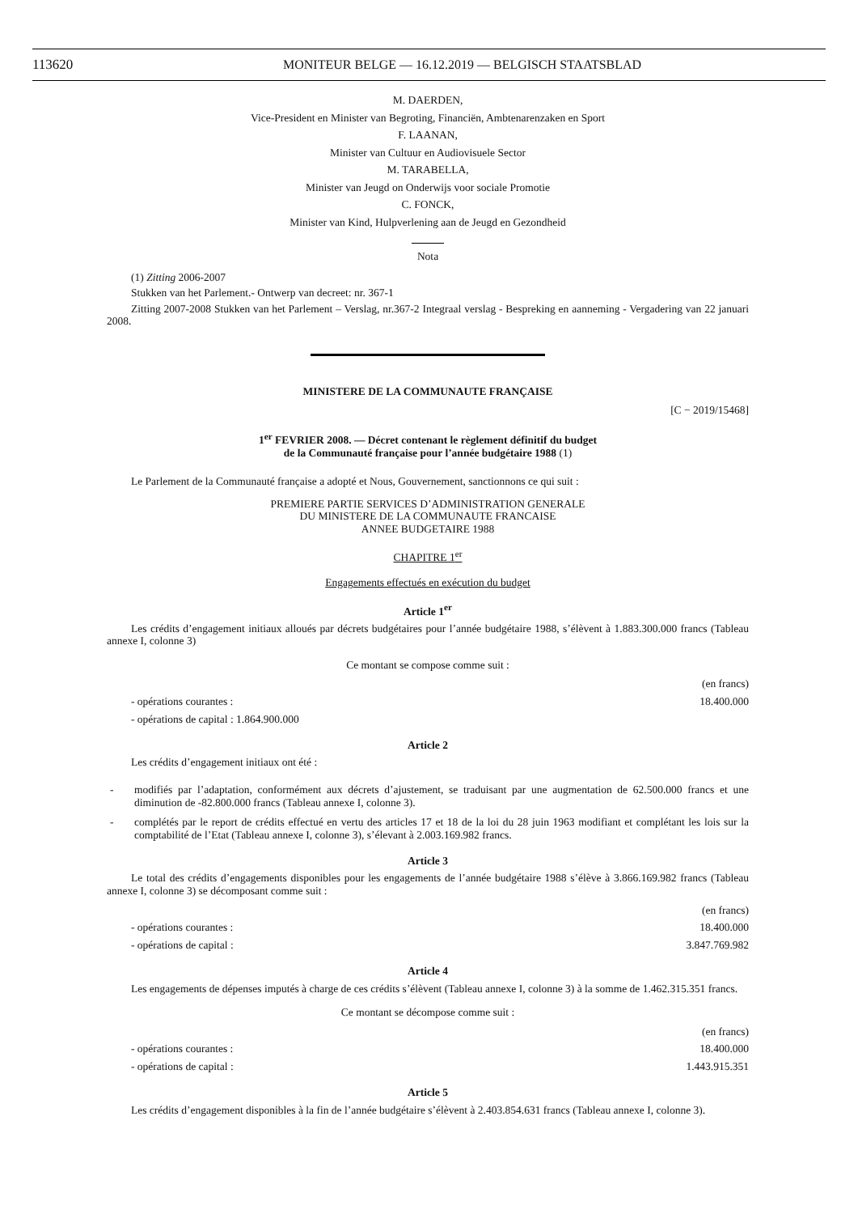113620 MONITEUR BELGE — 16.12.2019 — BELGISCH STAATSBLAD
M. DAERDEN,
Vice-President en Minister van Begroting, Financiën, Ambtenarenzaken en Sport
F. LAANAN,
Minister van Cultuur en Audiovisuele Sector
M. TARABELLA,
Minister van Jeugd on Onderwijs voor sociale Promotie
C. FONCK,
Minister van Kind, Hulpverlening aan de Jeugd en Gezondheid
Nota
(1) Zitting 2006-2007
Stukken van het Parlement.- Ontwerp van decreet: nr. 367-1
Zitting 2007-2008 Stukken van het Parlement – Verslag, nr.367-2 Integraal verslag - Bespreking en aanneming - Vergadering van 22 januari 2008.
MINISTERE DE LA COMMUNAUTE FRANÇAISE
[C − 2019/15468]
1<sup>er</sup> FEVRIER 2008. — Décret contenant le règlement définitif du budget
de la Communauté française pour l’année budgétaire 1988 (1)
Le Parlement de la Communauté française a adopté et Nous, Gouvernement, sanctionnons ce qui suit :
PREMIERE PARTIE SERVICES D’ADMINISTRATION GENERALE
DU MINISTERE DE LA COMMUNAUTE FRANCAISE
ANNEE BUDGETAIRE 1988
CHAPITRE 1<sup>er</sup>
Engagements effectués en exécution du budget
Article 1<sup>er</sup>
Les crédits d’engagement initiaux alloués par décrets budgétaires pour l’année budgétaire 1988, s’élèvent à 1.883.300.000 francs (Tableau annexe I, colonne 3)
Ce montant se compose comme suit :
(en francs)
- opérations courantes : 18.400.000
- opérations de capital : 1.864.900.000
Article 2
Les crédits d’engagement initiaux ont été :
- modifiés par l’adaptation, conformément aux décrets d’ajustement, se traduisant par une augmentation de 62.500.000 francs et une diminution de -82.800.000 francs (Tableau annexe I, colonne 3).
- complétés par le report de crédits effectué en vertu des articles 17 et 18 de la loi du 28 juin 1963 modifiant et complétant les lois sur la comptabilité de l’Etat (Tableau annexe I, colonne 3), s’élevant à 2.003.169.982 francs.
Article 3
Le total des crédits d’engagements disponibles pour les engagements de l’année budgétaire 1988 s’élève à 3.866.169.982 francs (Tableau annexe I, colonne 3) se décomposant comme suit :
(en francs)
- opérations courantes : 18.400.000
- opérations de capital : 3.847.769.982
Article 4
Les engagements de dépenses imputés à charge de ces crédits s’élèvent (Tableau annexe I, colonne 3) à la somme de 1.462.315.351 francs.
Ce montant se décompose comme suit :
(en francs)
- opérations courantes : 18.400.000
- opérations de capital : 1.443.915.351
Article 5
Les crédits d’engagement disponibles à la fin de l’année budgétaire s’élèvent à 2.403.854.631 francs (Tableau annexe I, colonne 3).